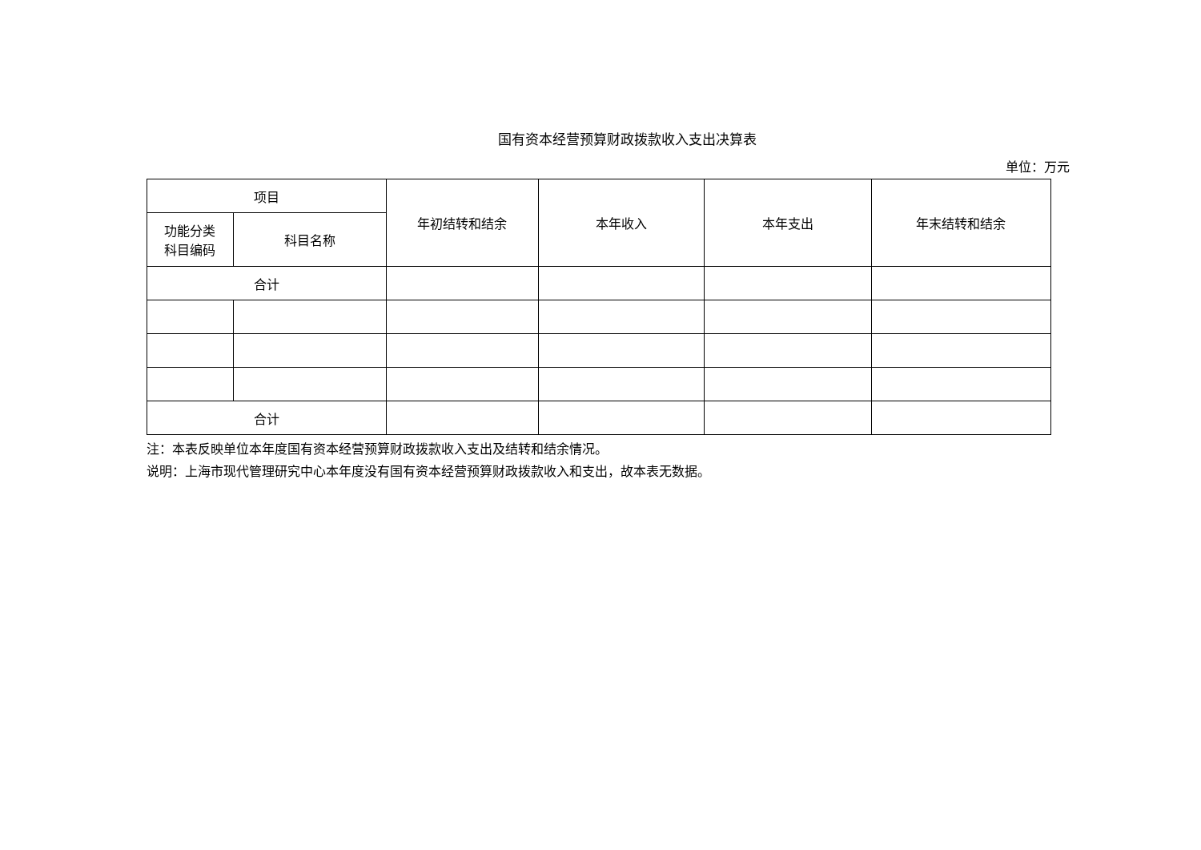国有资本经营预算财政拨款收入支出决算表
单位：万元
| 项目 | | 年初结转和结余 | 本年收入 | 本年支出 | 年末结转和结余 |
| --- | --- | --- | --- | --- | --- |
| 功能分类 科目编码 | 科目名称 | | | | |
| 合计 | | | | | |
| 合计 | | | | | |
注：本表反映单位本年度国有资本经营预算财政拨款收入支出及结转和结余情况。
说明：上海市现代管理研究中心本年度没有国有资本经营预算财政拨款收入和支出，故本表无数据。